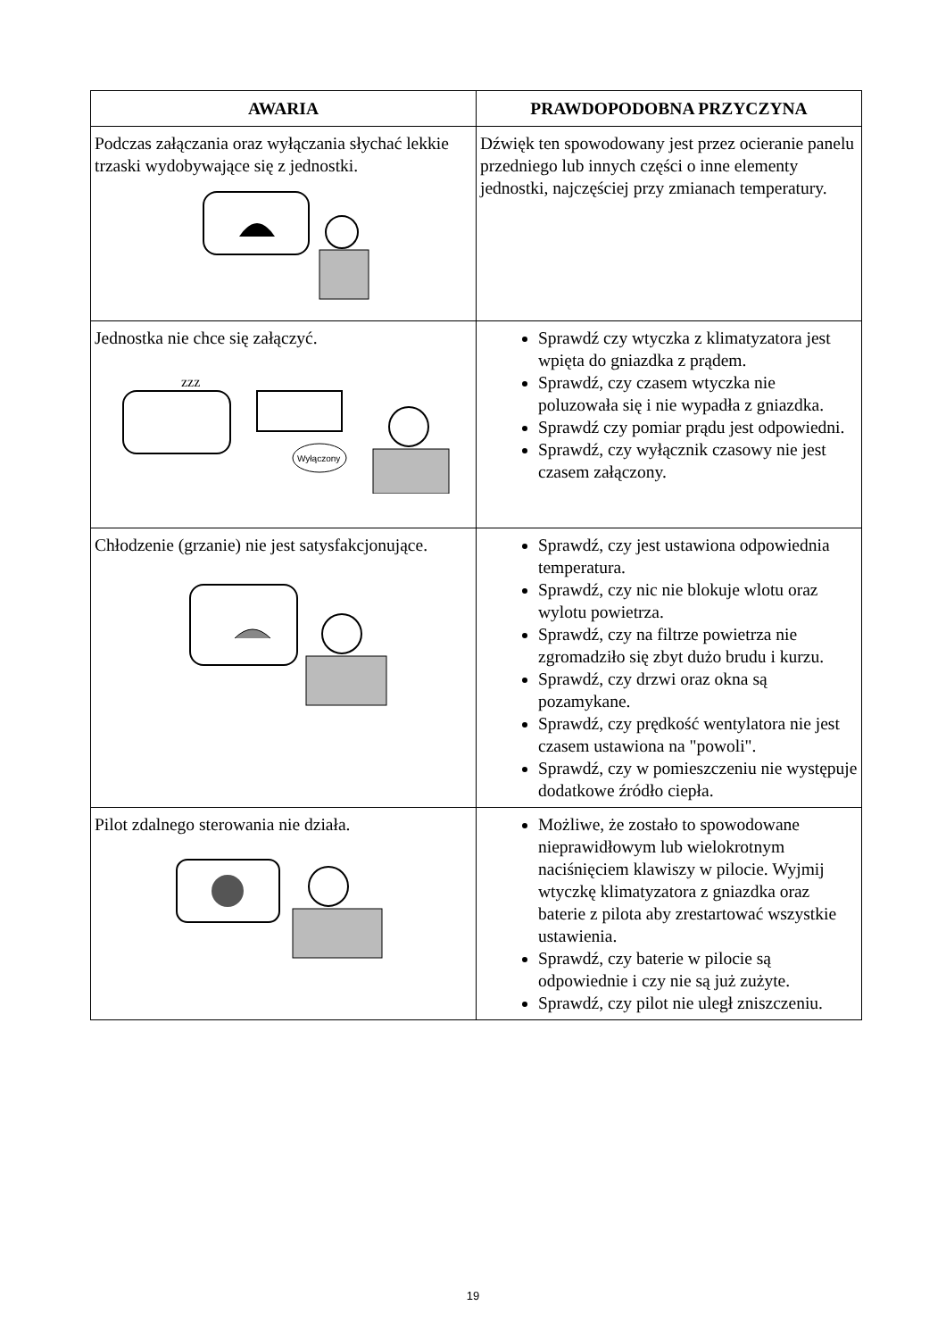| AWARIA | PRAWDOPODOBNA PRZYCZYNA |
| --- | --- |
| Podczas załączania oraz wyłączania słychać lekkie trzaski wydobywające się z jednostki. | Dźwięk ten spowodowany jest przez ocieranie panelu przedniego lub innych części o inne elementy jednostki, najczęściej przy zmianach temperatury. |
| Jednostka nie chce się załączyć. zzz Wyłączony | Sprawdź czy wtyczka z klimatyzatora jest wpięta do gniazdka z prądem. Sprawdź, czy czasem wtyczka nie poluzowała się i nie wypadła z gniazdka. Sprawdź czy pomiar prądu jest odpowiedni. Sprawdź, czy wyłącznik czasowy nie jest czasem załączony. |
| Chłodzenie (grzanie) nie jest satysfakcjonujące. | Sprawdź, czy jest ustawiona odpowiednia temperatura. Sprawdź, czy nic nie blokuje wlotu oraz wylotu powietrza. Sprawdź, czy na filtrze powietrza nie zgromadziło się zbyt dużo brudu i kurzu. Sprawdź, czy drzwi oraz okna są pozamykane. Sprawdź, czy prędkość wentylatora nie jest czasem ustawiona na "powoli". Sprawdź, czy w pomieszczeniu nie występuje dodatkowe źródło ciepła. |
| Pilot zdalnego sterowania nie działa. | Możliwe, że zostało to spowodowane nieprawidłowym lub wielokrotnym naciśnięciem klawiszy w pilocie. Wyjmij wtyczkę klimatyzatora z gniazdka oraz baterie z pilota aby zrestartować wszystkie ustawienia. Sprawdź, czy baterie w pilocie są odpowiednie i czy nie są już zużyte. Sprawdź, czy pilot nie uległ zniszczeniu. |
19